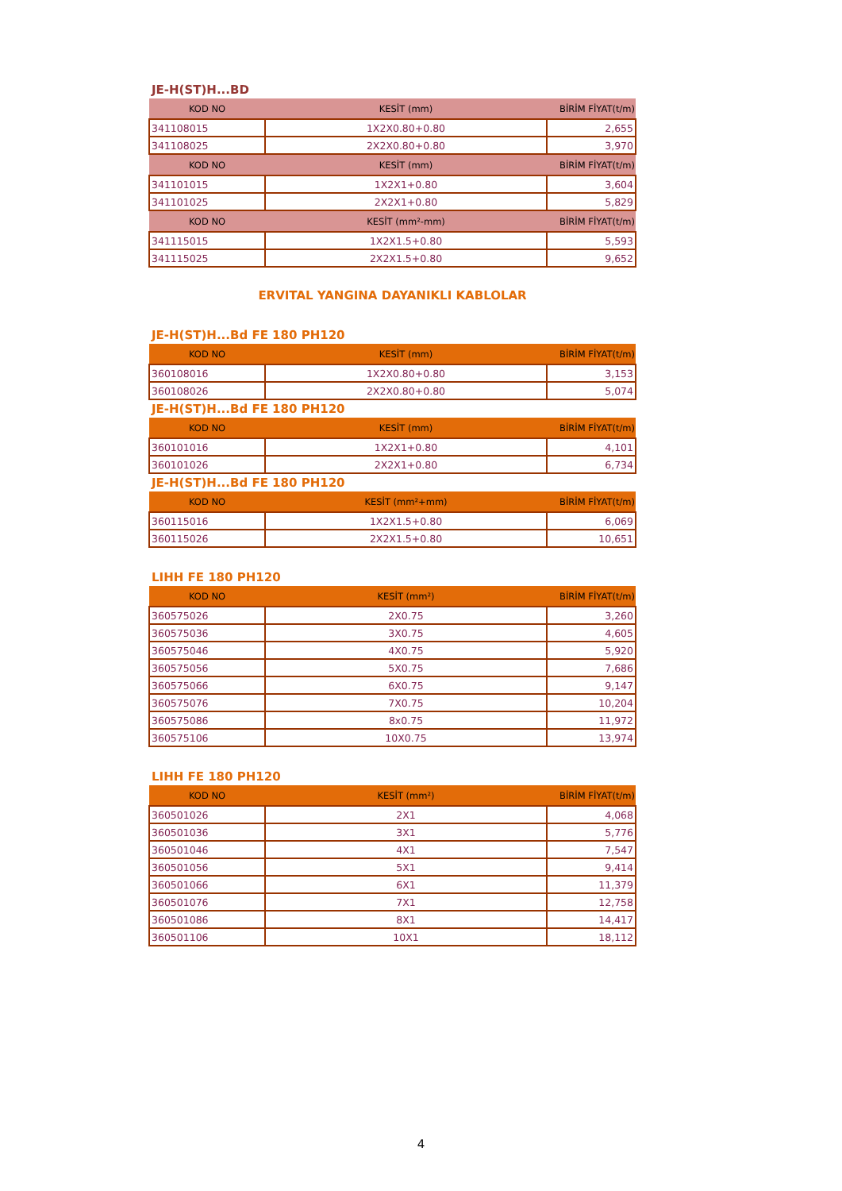JE-H(ST)H...BD
| KOD NO | KESİT (mm) | BİRİM FİYAT(t/m) |
| --- | --- | --- |
| 341108015 | 1X2X0.80+0.80 | 2,655 |
| 341108025 | 2X2X0.80+0.80 | 3,970 |
| KOD NO | KESİT (mm) | BİRİM FİYAT(t/m) |
| 341101015 | 1X2X1+0.80 | 3,604 |
| 341101025 | 2X2X1+0.80 | 5,829 |
| KOD NO | KESİT (mm²-mm) | BİRİM FİYAT(t/m) |
| 341115015 | 1X2X1.5+0.80 | 5,593 |
| 341115025 | 2X2X1.5+0.80 | 9,652 |
ERVITAL YANGINA DAYANIKLI KABLOLAR
JE-H(ST)H...Bd FE 180 PH120
| KOD NO | KESİT (mm) | BİRİM FİYAT(t/m) |
| --- | --- | --- |
| 360108016 | 1X2X0.80+0.80 | 3,153 |
| 360108026 | 2X2X0.80+0.80 | 5,074 |
JE-H(ST)H...Bd FE 180 PH120
| KOD NO | KESİT (mm) | BİRİM FİYAT(t/m) |
| --- | --- | --- |
| 360101016 | 1X2X1+0.80 | 4,101 |
| 360101026 | 2X2X1+0.80 | 6,734 |
JE-H(ST)H...Bd FE 180 PH120
| KOD NO | KESİT (mm²+mm) | BİRİM FİYAT(t/m) |
| --- | --- | --- |
| 360115016 | 1X2X1.5+0.80 | 6,069 |
| 360115026 | 2X2X1.5+0.80 | 10,651 |
LIHH FE 180 PH120
| KOD NO | KESİT (mm²) | BİRİM FİYAT(t/m) |
| --- | --- | --- |
| 360575026 | 2X0.75 | 3,260 |
| 360575036 | 3X0.75 | 4,605 |
| 360575046 | 4X0.75 | 5,920 |
| 360575056 | 5X0.75 | 7,686 |
| 360575066 | 6X0.75 | 9,147 |
| 360575076 | 7X0.75 | 10,204 |
| 360575086 | 8x0.75 | 11,972 |
| 360575106 | 10X0.75 | 13,974 |
LIHH FE 180 PH120
| KOD NO | KESİT (mm²) | BİRİM FİYAT(t/m) |
| --- | --- | --- |
| 360501026 | 2X1 | 4,068 |
| 360501036 | 3X1 | 5,776 |
| 360501046 | 4X1 | 7,547 |
| 360501056 | 5X1 | 9,414 |
| 360501066 | 6X1 | 11,379 |
| 360501076 | 7X1 | 12,758 |
| 360501086 | 8X1 | 14,417 |
| 360501106 | 10X1 | 18,112 |
4